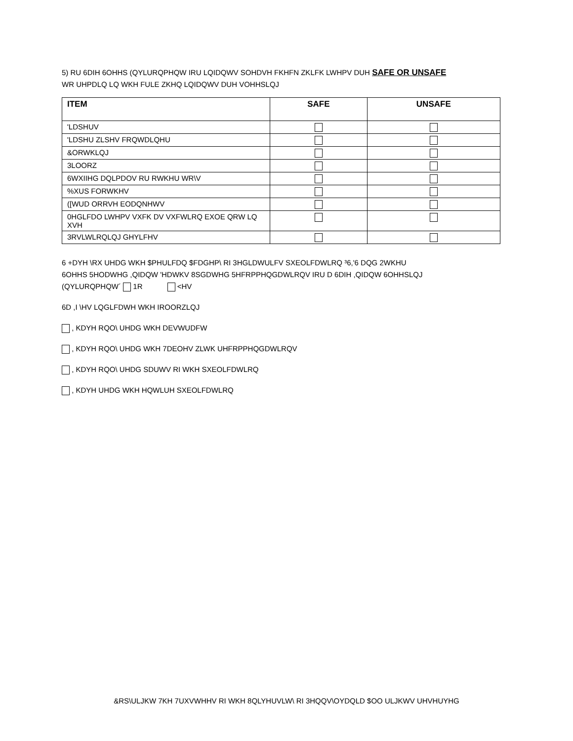5) RU 6DIH 6OHHS (QYLURQPHQW IRU LQIDQWV SOHDVH FKHFN ZKLFK LWHPV DUH SAFE OR UNSAFE
WR UHPDLQ LQ WKH FULE ZKHQ LQIDQWV DUH VOHHSLQJ
| ITEM | SAFE | UNSAFE |
| --- | --- | --- |
| 'LDSHUV | | |
| 'LDSHU ZLSHV FRQWDLQHU | | |
| &ORWKLQJ | | |
| 3LOORZ | | |
| 6WXIIHG DQLPDOV RU RWKHU WR\V | | |
| %XUS FORWKHV | | |
| ([WUD ORRVH EODQNHWV | | |
| 0HGLFDO LWHPV VXFK DV VXFWLRQ EXOE QRW LQ XVH | | |
| 3RVLWLRQLQJ GHYLFHV | | |
6 +DYH \RX UHDG WKH $PHULFDQ $FDGHP\ RI 3HGLDWULFV SXEOLFDWLRQ ³6,'6 DQG 2WKHU
6OHHS 5HODWHG ,QIDQW 'HDWKV 8SGDWHG 5HFRPPHQGDWLRQV IRU D 6DIH ,QIDQW 6OHHSLQJ
(QYLURQPHQW´ 1R <HV
6D ,I \HV LQGLFDWH WKH IROORZLQJ
, KDYH RQO\ UHDG WKH DEVWUDFW
, KDYH RQO\ UHDG WKH 7DEOHV ZLWK UHFRPPHQGDWLRQV
, KDYH RQO\ UHDG SDUWV RI WKH SXEOLFDWLRQ
, KDYH UHDG WKH HQWLUH SXEOLFDWLRQ
&RS\ULJKW 7KH 7UXVWHHV RI WKH 8QLYHUVLW\ RI 3HQQV\OYDQLD $OO ULJKWV UHVHUYHG